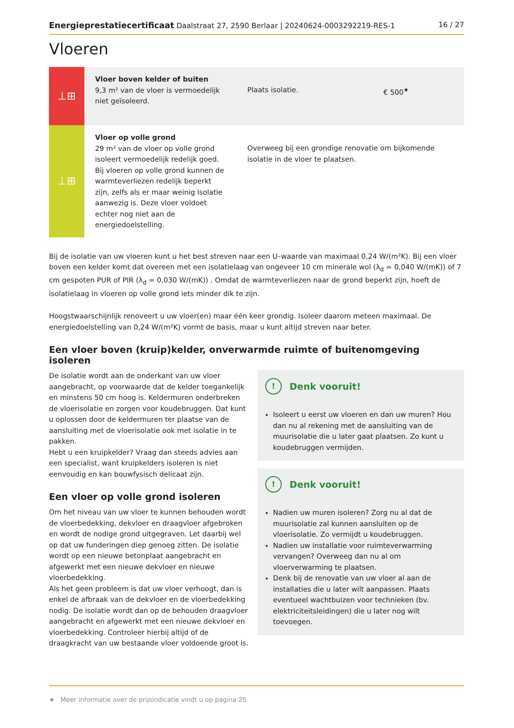Energieprestatiecertificaat Daalstraat 27, 2590 Berlaar | 20240624-0003292219-RES-1 16 / 27
Vloeren
| ⊥⊞ | Vloer boven kelder of buiten 9,3 m² van de vloer is vermoedelijk niet geïsoleerd. | Plaats isolatie. | € 500<sup>★</sup> |
| ⊥⊞ | Vloer op volle grond 29 m² van de vloer op volle grond isoleert vermoedelijk redelijk goed. Bij vloeren op volle grond kunnen de warmteverliezen redelijk beperkt zijn, zelfs als er maar weinig isolatie aanwezig is. Deze vloer voldoet echter nog niet aan de energiedoelstelling. | Overweeg bij een grondige renovatie om bijkomende isolatie in de vloer te plaatsen. | |
Bij de isolatie van uw vloeren kunt u het best streven naar een U–waarde van maximaal 0,24 W/(m²K). Bij een vloer boven een kelder komt dat overeen met een isolatielaag van ongeveer 10 cm minerale wol (λ<sub>d</sub> = 0,040 W/(mK)) of 7 cm gespoten PUR of PIR (λ<sub>d</sub> = 0,030 W/(mK)) . Omdat de warmteverliezen naar de grond beperkt zijn, hoeft de isolatielaag in vloeren op volle grond iets minder dik te zijn.
Hoogstwaarschijnlijk renoveert u uw vloer(en) maar één keer grondig. Isoleer daarom meteen maximaal. De energiedoelstelling van 0,24 W/(m²K) vormt de basis, maar u kunt altijd streven naar beter.
Een vloer boven (kruip)kelder, onverwarmde ruimte of buitenomgeving isoleren
De isolatie wordt aan de onderkant van uw vloer aangebracht, op voorwaarde dat de kelder toegankelijk en minstens 50 cm hoog is. Keldermuren onderbreken de vloerisolatie en zorgen voor koudebruggen. Dat kunt u oplossen door de keldermuren ter plaatse van de aansluiting met de vloerisolatie ook met isolatie in te pakken.
Hebt u een kruipkelder? Vraag dan steeds advies aan een specialist, want kruipkelders isoleren is niet eenvoudig en kan bouwfysisch delicaat zijn.
Een vloer op volle grond isoleren
Om het niveau van uw vloer te kunnen behouden wordt de vloerbedekking, dekvloer en draagvloer afgebroken en wordt de nodige grond uitgegraven. Let daarbij wel op dat uw funderingen diep genoeg zitten. De isolatie wordt op een nieuwe betonplaat aangebracht en afgewerkt met een nieuwe dekvloer en nieuwe vloerbedekking.
Als het geen probleem is dat uw vloer verhoogt, dan is enkel de afbraak van de dekvloer en de vloerbedekking nodig. De isolatie wordt dan op de behouden draagvloer aangebracht en afgewerkt met een nieuwe dekvloer en vloerbedekking. Controleer hierbij altijd of de draagkracht van uw bestaande vloer voldoende groot is.
! Denk vooruit!
Isoleert u eerst uw vloeren en dan uw muren? Hou dan nu al rekening met de aansluiting van de muurisolatie die u later gaat plaatsen. Zo kunt u koudebruggen vermijden.
! Denk vooruit!
Nadien uw muren isoleren? Zorg nu al dat de muurisolatie zal kunnen aansluiten op de vloerisolatie. Zo vermijdt u koudebruggen.
Nadien uw installatie voor ruimteverwarming vervangen? Overweeg dan nu al om vloerverwarming te plaatsen.
Denk bij de renovatie van uw vloer al aan de installaties die u later wilt aanpassen. Plaats eventueel wachtbuizen voor technieken (bv. elektriciteitsleidingen) die u later nog wilt toevoegen.
★ Meer informatie over de prijsindicatie vindt u op pagina 25.